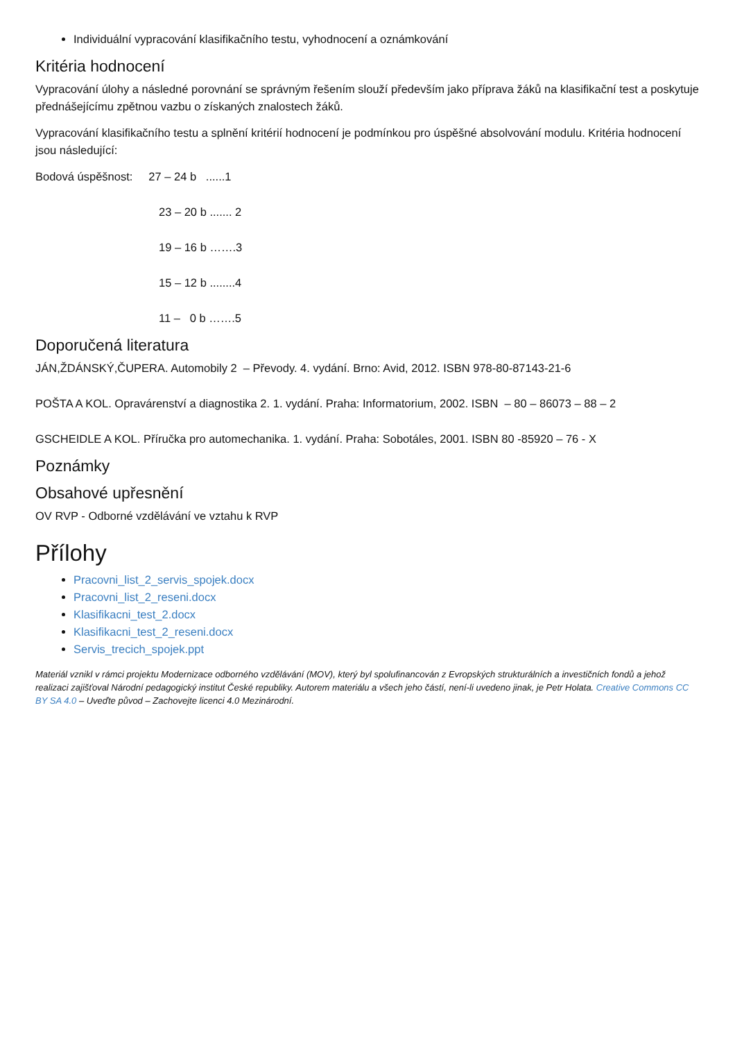Individuální vypracování klasifikačního testu, vyhodnocení a oznámkování
Kritéria hodnocení
Vypracování úlohy a následné porovnání se správným řešením slouží především jako příprava žáků na klasifikační test a poskytuje přednášejícímu zpětnou vazbu o získaných znalostech žáků.
Vypracování klasifikačního testu a splnění kritérií hodnocení je podmínkou pro úspěšné absolvování modulu. Kritéria hodnocení jsou následující:
Bodová úspěšnost: 27 – 24 b ......1
23 – 20 b ....... 2
19 – 16 b …….3
15 – 12 b ........4
11 – 0 b …….5
Doporučená literatura
JÁN,ŽDÁNSKÝ,ČUPERA. Automobily 2 – Převody. 4. vydání. Brno: Avid, 2012. ISBN 978-80-87143-21-6
POŠTA A KOL. Opravárenství a diagnostika 2. 1. vydání. Praha: Informatorium, 2002. ISBN – 80 – 86073 – 88 – 2
GSCHEIDLE A KOL. Příručka pro automechanika. 1. vydání. Praha: Sobotáles, 2001. ISBN 80 -85920 – 76 - X
Poznámky
Obsahové upřesnění
OV RVP - Odborné vzdělávání ve vztahu k RVP
Přílohy
Pracovni_list_2_servis_spojek.docx
Pracovni_list_2_reseni.docx
Klasifikacni_test_2.docx
Klasifikacni_test_2_reseni.docx
Servis_trecich_spojek.ppt
Materiál vznikl v rámci projektu Modernizace odborného vzdělávání (MOV), který byl spolufinancován z Evropských strukturálních a investičních fondů a jehož realizaci zajišťoval Národní pedagogický institut České republiky. Autorem materiálu a všech jeho částí, není-li uvedeno jinak, je Petr Holata. Creative Commons CC BY SA 4.0 – Uveďte původ – Zachovejte licenci 4.0 Mezinárodní.